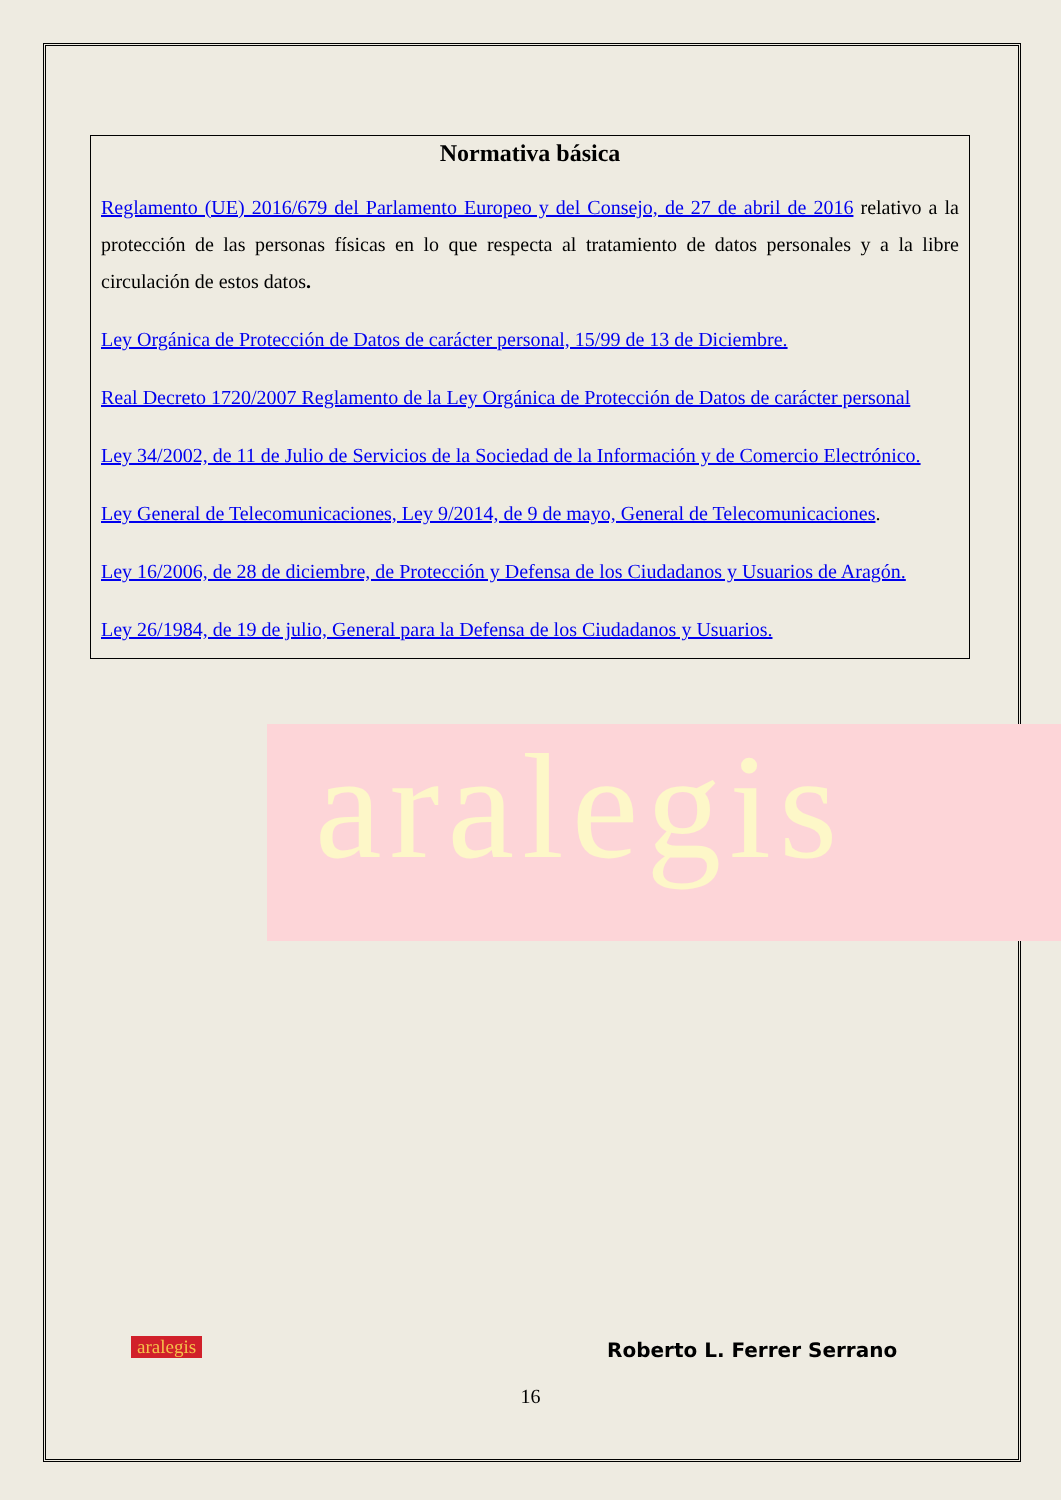aralegis
Normativa básica
Reglamento (UE) 2016/679 del Parlamento Europeo y del Consejo, de 27 de abril de 2016 relativo a la protección de las personas físicas en lo que respecta al tratamiento de datos personales y a la libre circulación de estos datos.
Ley Orgánica de Protección de Datos de carácter personal, 15/99 de 13 de Diciembre.
Real Decreto 1720/2007 Reglamento de la Ley Orgánica de Protección de Datos de carácter personal
Ley 34/2002, de 11 de Julio de Servicios de la Sociedad de la Información y de Comercio Electrónico.
Ley General de Telecomunicaciones, Ley 9/2014, de 9 de mayo, General de Telecomunicaciones.
Ley 16/2006, de 28 de diciembre, de Protección y Defensa de los Ciudadanos y Usuarios de Aragón.
Ley 26/1984, de 19 de julio, General para la Defensa de los Ciudadanos y Usuarios.
aralegis Roberto L. Ferrer Serrano
16